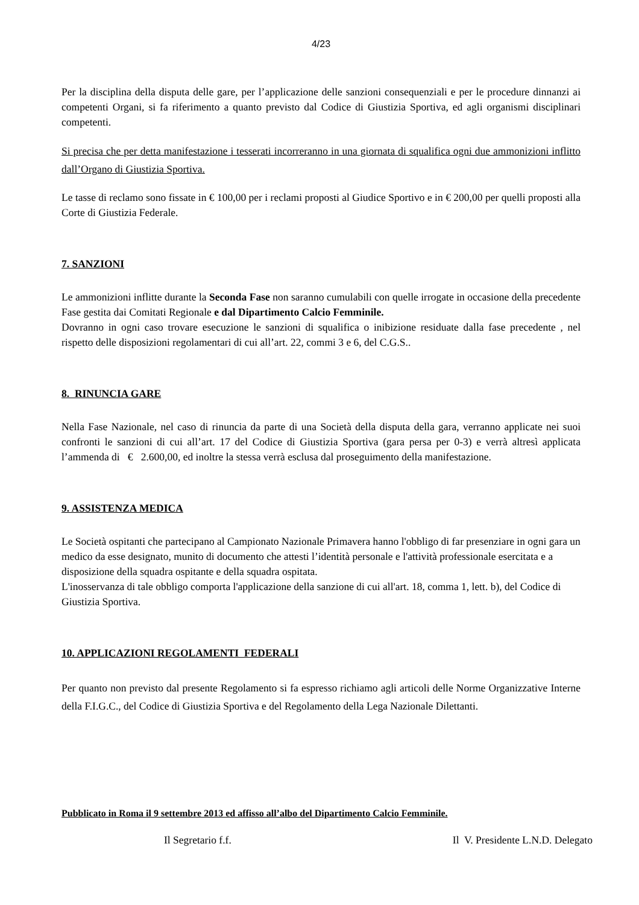4/23
Per la disciplina della disputa delle gare, per l’applicazione delle sanzioni consequenziali e per le procedure dinnanzi ai competenti Organi, si fa riferimento a quanto previsto dal Codice di Giustizia Sportiva, ed agli organismi disciplinari competenti.
Si precisa che per detta manifestazione i tesserati incorreranno in una giornata di squalifica ogni due ammonizioni inflitto dall’Organo di Giustizia Sportiva.
Le tasse di reclamo sono fissate in € 100,00 per i reclami proposti al Giudice Sportivo e in € 200,00 per quelli proposti alla Corte di Giustizia Federale.
7. SANZIONI
Le ammonizioni inflitte durante la Seconda Fase non saranno cumulabili con quelle irrogate in occasione della precedente Fase gestita dai Comitati Regionale e dal Dipartimento Calcio Femminile.
Dovranno in ogni caso trovare esecuzione le sanzioni di squalifica o inibizione residuate dalla fase precedente , nel rispetto delle disposizioni regolamentari di cui all’art. 22, commi 3 e 6, del C.G.S..
8. RINUNCIA GARE
Nella Fase Nazionale, nel caso di rinuncia da parte di una Società della disputa della gara, verranno applicate nei suoi confronti le sanzioni di cui all’art. 17 del Codice di Giustizia Sportiva (gara persa per 0-3) e verrà altresì applicata l’ammenda di € 2.600,00, ed inoltre la stessa verrà esclusa dal proseguimento della manifestazione.
9. ASSISTENZA MEDICA
Le Società ospitanti che partecipano al Campionato Nazionale Primavera hanno l'obbligo di far presenziare in ogni gara un medico da esse designato, munito di documento che attesti l’identità personale e l'attività professionale esercitata e a disposizione della squadra ospitante e della squadra ospitata.
L'inosservanza di tale obbligo comporta l'applicazione della sanzione di cui all'art. 18, comma 1, lett. b), del Codice di Giustizia Sportiva.
10. APPLICAZIONI REGOLAMENTI FEDERALI
Per quanto non previsto dal presente Regolamento si fa espresso richiamo agli articoli delle Norme Organizzative Interne della F.I.G.C., del Codice di Giustizia Sportiva e del Regolamento della Lega Nazionale Dilettanti.
Pubblicato in Roma il 9 settembre 2013 ed affisso all’albo del Dipartimento Calcio Femminile.
Il Segretario f.f. Il V. Presidente L.N.D. Delegato